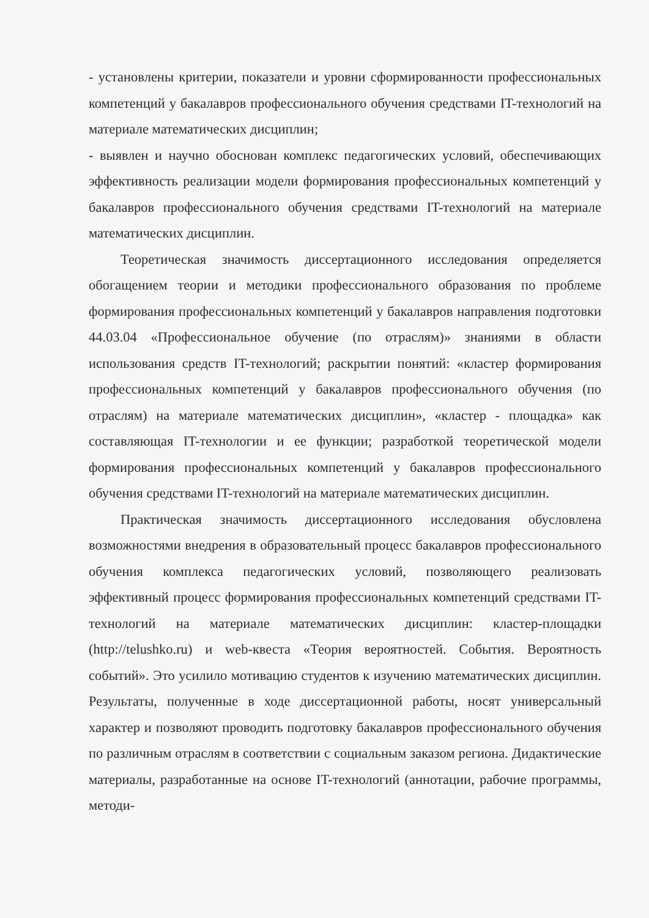- установлены критерии, показатели и уровни сформированности профессиональных компетенций у бакалавров профессионального обучения средствами IT-технологий на материале математических дисциплин;
- выявлен и научно обоснован комплекс педагогических условий, обеспечивающих эффективность реализации модели формирования профессиональных компетенций у бакалавров профессионального обучения средствами IT-технологий на материале математических дисциплин.
Теоретическая значимость диссертационного исследования определяется обогащением теории и методики профессионального образования по проблеме формирования профессиональных компетенций у бакалавров направления подготовки 44.03.04 «Профессиональное обучение (по отраслям)» знаниями в области использования средств IT-технологий; раскрытии понятий: «кластер формирования профессиональных компетенций у бакалавров профессионального обучения (по отраслям) на материале математических дисциплин», «кластер - площадка» как составляющая IT-технологии и ее функции; разработкой теоретической модели формирования профессиональных компетенций у бакалавров профессионального обучения средствами IT-технологий на материале математических дисциплин.
Практическая значимость диссертационного исследования обусловлена возможностями внедрения в образовательный процесс бакалавров профессионального обучения комплекса педагогических условий, позволяющего реализовать эффективный процесс формирования профессиональных компетенций средствами IT-технологий на материале математических дисциплин: кластер-площадки (http://telushko.ru) и web-квеста «Теория вероятностей. События. Вероятность событий». Это усилило мотивацию студентов к изучению математических дисциплин. Результаты, полученные в ходе диссертационной работы, носят универсальный характер и позволяют проводить подготовку бакалавров профессионального обучения по различным отраслям в соответствии с социальным заказом региона. Дидактические материалы, разработанные на основе IT-технологий (аннотации, рабочие программы, методи-